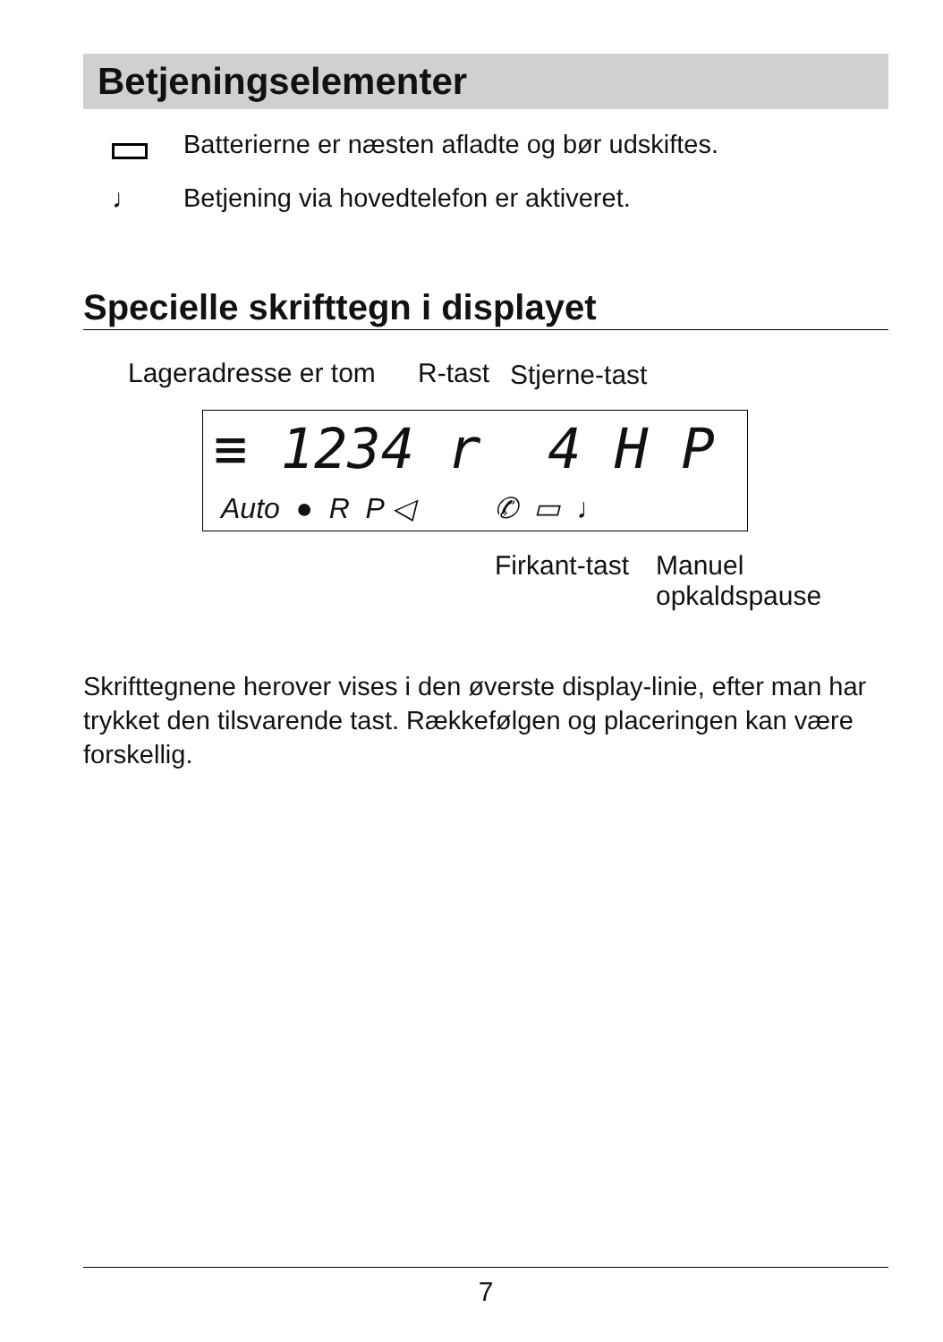Betjeningselementer
Batterierne er næsten afladte og bør udskiftes.
♩
Betjening via hovedtelefon er aktiveret.
Specielle skrifttegn i displayet
Lageradresse er tom R-tast Stjerne-tast
≡ 1234 r 4 H P
Auto ● R P ◁ ✆ ▭ ♩
Firkant-tast
Manuel
opkaldspause
Skrifttegnene herover vises i den øverste display-linie, efter man har trykket den tilsvarende tast. Rækkefølgen og placeringen kan være forskellig.
7